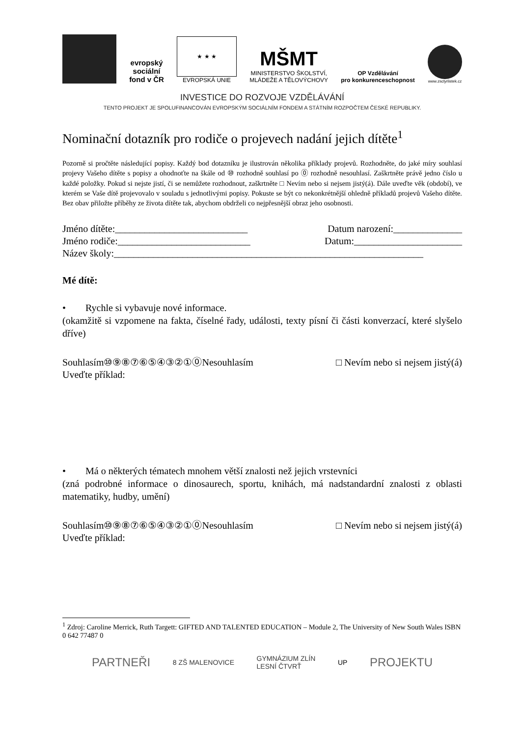evropský
sociální
fond v ČR
★ ★ ★
EVROPSKÁ UNIE
MŠMT
MINISTERSTVO ŠKOLSTVÍ,
MLÁDEŽE A TĚLOVÝCHOVY
OP Vzdělávání
pro konkurenceschopnost
www.zsctyrlistek.cz
INVESTICE DO ROZVOJE VZDĚLÁVÁNÍ
TENTO PROJEKT JE SPOLUFINANCOVÁN EVROPSKÝM SOCIÁLNÍM FONDEM A STÁTNÍM ROZPOČTEM ČESKÉ REPUBLIKY.
Nominační dotazník pro rodiče o projevech nadání jejich dítěte<sup>1</sup>
Pozorně si pročtěte následující popisy. Každý bod dotazníku je ilustrován několika příklady projevů. Rozhodněte, do jaké míry souhlasí projevy Vašeho dítěte s popisy a ohodnoťte na škále od ⑩ rozhodně souhlasí po ⓪ rozhodně nesouhlasí. Zaškrtněte právě jedno číslo u každé položky. Pokud si nejste jistí, či se nemůžete rozhodnout, zaškrtněte □ Nevím nebo si nejsem jistý(á). Dále uveďte věk (období), ve kterém se Vaše dítě projevovalo v souladu s jednotlivými popisy. Pokuste se být co nekonkrétnější ohledně příkladů projevů Vašeho dítěte. Bez obav přiložte příběhy ze života dítěte tak, abychom obdrželi co nejpřesnější obraz jeho osobnosti.
Jméno dítěte:___________________________ Datum narození:______________
Jméno rodiče:___________________________ Datum:______________________
Název školy:_______________________________________________________________
Mé dítě:
• Rychle si vybavuje nové informace.
(okamžitě si vzpomene na fakta, číselné řady, události, texty písní či části konverzací, které slyšelo dříve)
Souhlasím⑩⑨⑧⑦⑥⑤④③②①⓪Nesouhlasím □ Nevím nebo si nejsem jistý(á)
Uveďte příklad:
• Má o některých tématech mnohem větší znalosti než jejich vrstevníci
(zná podrobné informace o dinosaurech, sportu, knihách, má nadstandardní znalosti z oblasti matematiky, hudby, umění)
Souhlasím⑩⑨⑧⑦⑥⑤④③②①⓪Nesouhlasím □ Nevím nebo si nejsem jistý(á)
Uveďte příklad:
<sup>1</sup> Zdroj: Caroline Merrick, Ruth Targett: GIFTED AND TALENTED EDUCATION – Module 2, The University of New South Wales ISBN 0 642 77487 0
PARTNEŘI 8 ZŠ MALENOVICE GYMNÁZIUM ZLÍN
LESNÍ ČTVRŤ UP PROJEKTU